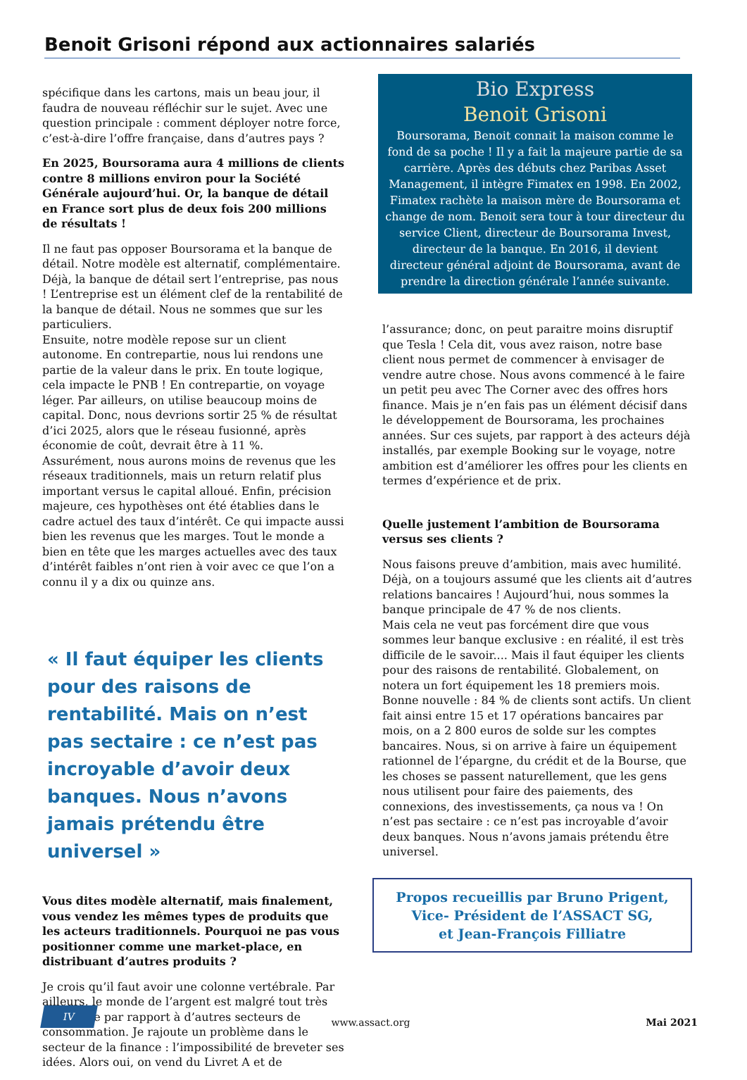Benoit Grisoni répond aux actionnaires salariés
spécifique dans les cartons, mais un beau jour, il faudra de nouveau réfléchir sur le sujet. Avec une question principale : comment déployer notre force, c’est-à-dire l’offre française, dans d’autres pays ?
En 2025, Boursorama aura 4 millions de clients contre 8 millions environ pour la Société Générale aujourd’hui. Or, la banque de détail en France sort plus de deux fois 200 millions de résultats !
Il ne faut pas opposer Boursorama et la banque de détail. Notre modèle est alternatif, complémentaire. Déjà, la banque de détail sert l’entreprise, pas nous ! L’entreprise est un élément clef de la rentabilité de la banque de détail. Nous ne sommes que sur les particuliers.
Ensuite, notre modèle repose sur un client autonome. En contrepartie, nous lui rendons une partie de la valeur dans le prix. En toute logique, cela impacte le PNB ! En contrepartie, on voyage léger. Par ailleurs, on utilise beaucoup moins de capital. Donc, nous devrions sortir 25 % de résultat d’ici 2025, alors que le réseau fusionné, après économie de coût, devrait être à 11 %.
Assurément, nous aurons moins de revenus que les réseaux traditionnels, mais un return relatif plus important versus le capital alloué. Enfin, précision majeure, ces hypothèses ont été établies dans le cadre actuel des taux d’intérêt. Ce qui impacte aussi bien les revenus que les marges. Tout le monde a bien en tête que les marges actuelles avec des taux d’intérêt faibles n’ont rien à voir avec ce que l’on a connu il y a dix ou quinze ans.
« Il faut équiper les clients pour des raisons de rentabilité. Mais on n’est pas sectaire : ce n’est pas incroyable d’avoir deux banques. Nous n’avons jamais prétendu être universel »
Vous dites modèle alternatif, mais finalement, vous vendez les mêmes types de produits que les acteurs traditionnels. Pourquoi ne pas vous positionner comme une market-place, en distribuant d’autres produits ?
Je crois qu’il faut avoir une colonne vertébrale. Par ailleurs, le monde de l’argent est malgré tout très spécifique par rapport à d’autres secteurs de consommation. Je rajoute un problème dans le secteur de la finance : l’impossibilité de breveter ses idées. Alors oui, on vend du Livret A et de
Bio Express
Benoit Grisoni
Boursorama, Benoit connait la maison comme le fond de sa poche ! Il y a fait la majeure partie de sa carrière. Après des débuts chez Paribas Asset Management, il intègre Fimatex en 1998. En 2002, Fimatex rachète la maison mère de Boursorama et change de nom. Benoit sera tour à tour directeur du service Client, directeur de Boursorama Invest, directeur de la banque. En 2016, il devient directeur général adjoint de Boursorama, avant de prendre la direction générale l’année suivante.
l’assurance; donc, on peut paraitre moins disruptif que Tesla ! Cela dit, vous avez raison, notre base client nous permet de commencer à envisager de vendre autre chose. Nous avons commencé à le faire un petit peu avec The Corner avec des offres hors finance. Mais je n’en fais pas un élément décisif dans le développement de Boursorama, les prochaines années. Sur ces sujets, par rapport à des acteurs déjà installés, par exemple Booking sur le voyage, notre ambition est d’améliorer les offres pour les clients en termes d’expérience et de prix.
Quelle justement l’ambition de Boursorama versus ses clients ?
Nous faisons preuve d’ambition, mais avec humilité. Déjà, on a toujours assumé que les clients ait d’autres relations bancaires ! Aujourd’hui, nous sommes la banque principale de 47 % de nos clients.
Mais cela ne veut pas forcément dire que vous sommes leur banque exclusive : en réalité, il est très difficile de le savoir.... Mais il faut équiper les clients pour des raisons de rentabilité. Globalement, on notera un fort équipement les 18 premiers mois. Bonne nouvelle : 84 % de clients sont actifs. Un client fait ainsi entre 15 et 17 opérations bancaires par mois, on a 2 800 euros de solde sur les comptes bancaires. Nous, si on arrive à faire un équipement rationnel de l’épargne, du crédit et de la Bourse, que les choses se passent naturellement, que les gens nous utilisent pour faire des paiements, des connexions, des investissements, ça nous va ! On n’est pas sectaire : ce n’est pas incroyable d’avoir deux banques. Nous n’avons jamais prétendu être universel.
Propos recueillis par Bruno Prigent,
Vice- Président de l’ASSACT SG,
et Jean-François Filliatre
IV www.assact.org Mai 2021